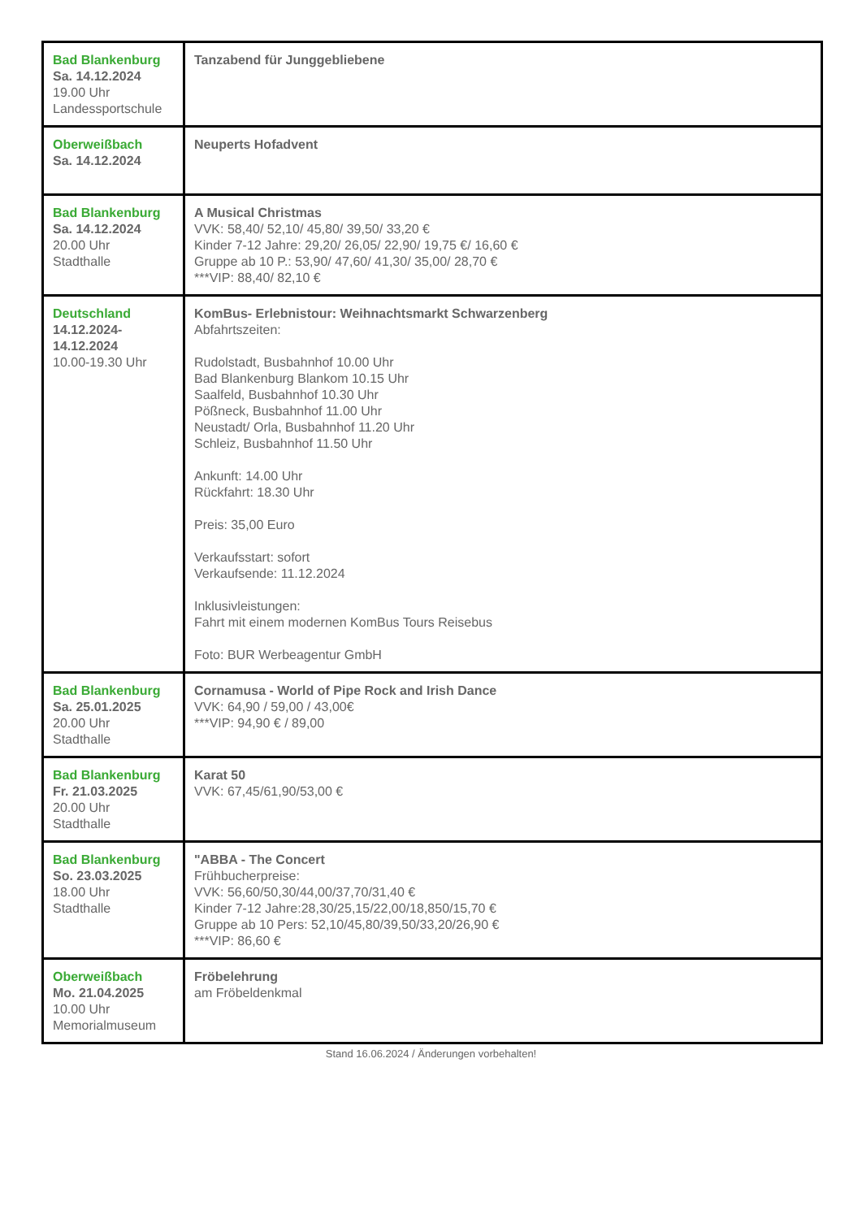| Bad Blankenburg Sa. 14.12.2024 19.00 Uhr Landessportschule | Tanzabend für Junggebliebene |
| Oberweißbach Sa. 14.12.2024 | Neuperts Hofadvent |
| Bad Blankenburg Sa. 14.12.2024 20.00 Uhr Stadthalle | A Musical Christmas VVK: 58,40/ 52,10/ 45,80/ 39,50/ 33,20 € Kinder 7-12 Jahre: 29,20/ 26,05/ 22,90/ 19,75 €/ 16,60 € Gruppe ab 10 P.: 53,90/ 47,60/ 41,30/ 35,00/ 28,70 € ***VIP: 88,40/ 82,10 € |
| Deutschland 14.12.2024- 14.12.2024 10.00-19.30 Uhr | KomBus- Erlebnistour: Weihnachtsmarkt Schwarzenberg Abfahrtszeiten: Rudolstadt, Busbahnhof 10.00 Uhr Bad Blankenburg Blankom 10.15 Uhr Saalfeld, Busbahnhof 10.30 Uhr Pößneck, Busbahnhof 11.00 Uhr Neustadt/ Orla, Busbahnhof 11.20 Uhr Schleiz, Busbahnhof 11.50 Uhr Ankunft: 14.00 Uhr Rückfahrt: 18.30 Uhr Preis: 35,00 Euro Verkaufsstart: sofort Verkaufsende: 11.12.2024 Inklusivleistungen: Fahrt mit einem modernen KomBus Tours Reisebus Foto: BUR Werbeagentur GmbH |
| Bad Blankenburg Sa. 25.01.2025 20.00 Uhr Stadthalle | Cornamusa - World of Pipe Rock and Irish Dance VVK: 64,90 / 59,00 / 43,00€ ***VIP: 94,90 € / 89,00 |
| Bad Blankenburg Fr. 21.03.2025 20.00 Uhr Stadthalle | Karat 50 VVK: 67,45/61,90/53,00 € |
| Bad Blankenburg So. 23.03.2025 18.00 Uhr Stadthalle | "ABBA - The Concert Frühbucherpreise: VVK: 56,60/50,30/44,00/37,70/31,40 € Kinder 7-12 Jahre:28,30/25,15/22,00/18,850/15,70 € Gruppe ab 10 Pers: 52,10/45,80/39,50/33,20/26,90 € ***VIP: 86,60 € |
| Oberweißbach Mo. 21.04.2025 10.00 Uhr Memorialmuseum | Fröbelehrung am Fröbeldenkmal |
Stand 16.06.2024 / Änderungen vorbehalten!